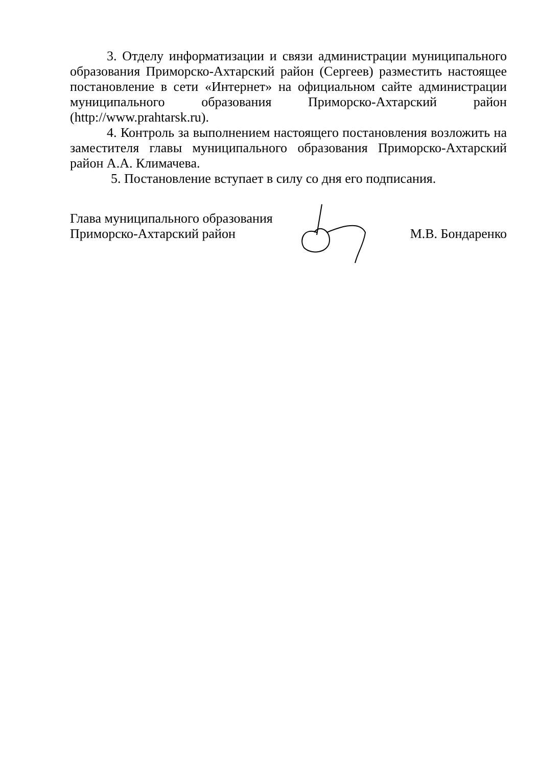3. Отделу информатизации и связи администрации муниципального образования Приморско-Ахтарский район (Сергеев) разместить настоящее постановление в сети «Интернет» на официальном сайте администрации муниципального образования Приморско-Ахтарский район (http://www.prahtarsk.ru).
4. Контроль за выполнением настоящего постановления возложить на заместителя главы муниципального образования Приморско-Ахтарский район А.А. Климачева.
5. Постановление вступает в силу со дня его подписания.
Глава муниципального образования
Приморско-Ахтарский район
М.В. Бондаренко